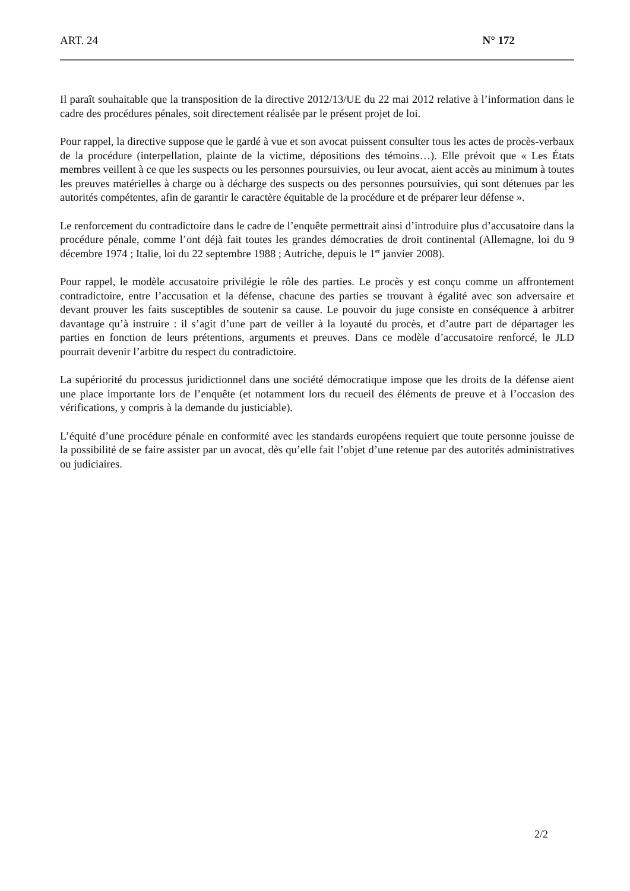ART. 24 N° 172
Il paraît souhaitable que la transposition de la directive 2012/13/UE du 22 mai 2012 relative à l’information dans le cadre des procédures pénales, soit directement réalisée par le présent projet de loi.
Pour rappel, la directive suppose que le gardé à vue et son avocat puissent consulter tous les actes de procès-verbaux de la procédure (interpellation, plainte de la victime, dépositions des témoins…). Elle prévoit que « Les États membres veillent à ce que les suspects ou les personnes poursuivies, ou leur avocat, aient accès au minimum à toutes les preuves matérielles à charge ou à décharge des suspects ou des personnes poursuivies, qui sont détenues par les autorités compétentes, afin de garantir le caractère équitable de la procédure et de préparer leur défense ».
Le renforcement du contradictoire dans le cadre de l’enquête permettrait ainsi d’introduire plus d’accusatoire dans la procédure pénale, comme l’ont déjà fait toutes les grandes démocraties de droit continental (Allemagne, loi du 9 décembre 1974 ; Italie, loi du 22 septembre 1988 ; Autriche, depuis le 1<sup>er</sup> janvier 2008).
Pour rappel, le modèle accusatoire privilégie le rôle des parties. Le procès y est conçu comme un affrontement contradictoire, entre l’accusation et la défense, chacune des parties se trouvant à égalité avec son adversaire et devant prouver les faits susceptibles de soutenir sa cause. Le pouvoir du juge consiste en conséquence à arbitrer davantage qu’à instruire : il s’agit d’une part de veiller à la loyauté du procès, et d’autre part de départager les parties en fonction de leurs prétentions, arguments et preuves. Dans ce modèle d’accusatoire renforcé, le JLD pourrait devenir l’arbitre du respect du contradictoire.
La supériorité du processus juridictionnel dans une société démocratique impose que les droits de la défense aient une place importante lors de l’enquête (et notamment lors du recueil des éléments de preuve et à l’occasion des vérifications, y compris à la demande du justiciable).
L’équité d’une procédure pénale en conformité avec les standards européens requiert que toute personne jouisse de la possibilité de se faire assister par un avocat, dès qu’elle fait l’objet d’une retenue par des autorités administratives ou judiciaires.
2/2